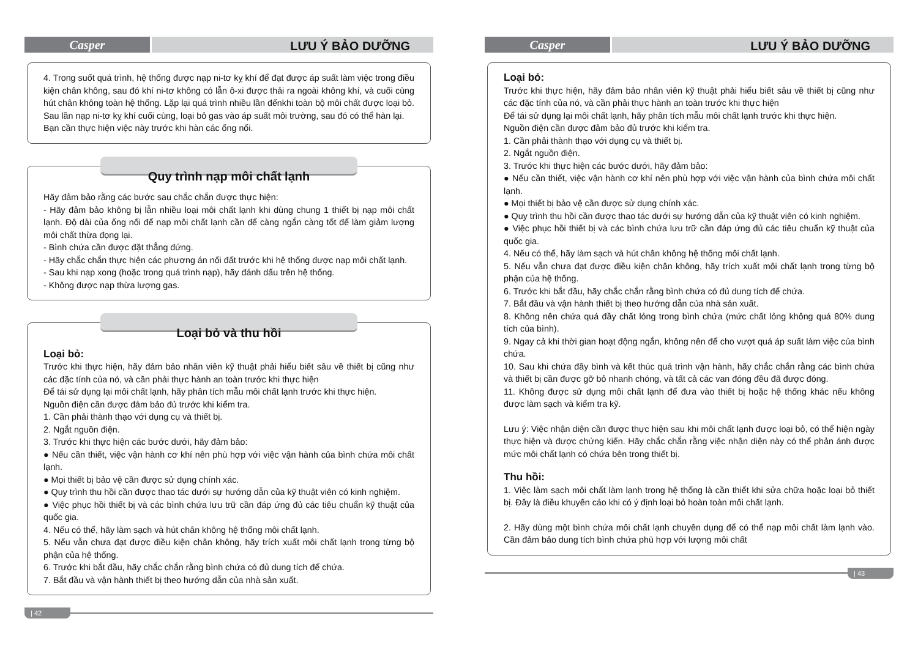Casper
LƯU Ý BẢO DƯỠNG
4. Trong suốt quá trình, hệ thống được nạp ni-tơ kỵ khí để đạt được áp suất làm việc trong điều kiện chân không, sau đó khí ni-tơ không có lẫn ô-xi được thải ra ngoài không khí, và cuối cùng hút chân không toàn hệ thống. Lặp lại quá trình nhiều lần đếnkhi toàn bộ môi chất được loại bỏ. Sau lần nạp ni-tơ kỵ khí cuối cùng, loại bỏ gas vào áp suất môi trường, sau đó có thể hàn lại.
Bạn cần thực hiện việc này trước khi hàn các ống nối.
Quy trình nạp môi chất lạnh
Hãy đảm bảo rằng các bước sau chắc chắn được thực hiện:
- Hãy đảm bảo không bị lẫn nhiều loại môi chất lạnh khi dùng chung 1 thiết bị nạp môi chất lạnh. Độ dài của ống nối để nạp môi chất lạnh cần để càng ngắn càng tốt để làm giảm lượng môi chất thừa đọng lại.
- Bình chứa cần được đặt thẳng đứng.
- Hãy chắc chắn thực hiện các phương án nối đất trước khi hệ thống được nạp môi chất lạnh.
- Sau khi nạp xong (hoặc trong quá trình nạp), hãy đánh dấu trên hệ thống.
- Không được nạp thừa lượng gas.
Loại bỏ và thu hồi
Loại bỏ:
Trước khi thực hiện, hãy đảm bảo nhân viên kỹ thuật phải hiểu biết sâu về thiết bị cũng như các đặc tính của nó, và cần phải thực hành an toàn trước khi thực hiện
Để tái sử dụng lại môi chất lạnh, hãy phân tích mẫu môi chất lạnh trước khi thực hiện.
Nguồn điện cần được đảm bảo đủ trước khi kiểm tra.
1. Cần phải thành thạo với dụng cụ và thiết bị.
2. Ngắt nguồn điện.
3. Trước khi thực hiện các bước dưới, hãy đảm bảo:
● Nếu cần thiết, việc vận hành cơ khí nên phù hợp với việc vận hành của bình chứa môi chất lạnh.
● Mọi thiết bị bảo vệ cần được sử dụng chính xác.
● Quy trình thu hồi cần được thao tác dưới sự hướng dẫn của kỹ thuật viên có kinh nghiệm.
● Việc phục hồi thiết bị và các bình chứa lưu trữ cần đáp ứng đủ các tiêu chuẩn kỹ thuật của quốc gia.
4. Nếu có thể, hãy làm sạch và hút chân không hệ thống môi chất lạnh.
5. Nếu vẫn chưa đạt được điều kiện chân không, hãy trích xuất môi chất lạnh trong từng bộ phận của hệ thống.
6. Trước khi bắt đầu, hãy chắc chắn rằng bình chứa có đủ dung tích để chứa.
7. Bắt đầu và vận hành thiết bị theo hướng dẫn của nhà sản xuất.
| 42
Casper
LƯU Ý BẢO DƯỠNG
Loại bỏ:
Trước khi thực hiện, hãy đảm bảo nhân viên kỹ thuật phải hiểu biết sâu về thiết bị cũng như các đặc tính của nó, và cần phải thực hành an toàn trước khi thực hiện
Để tái sử dụng lại môi chất lạnh, hãy phân tích mẫu môi chất lạnh trước khi thực hiện.
Nguồn điện cần được đảm bảo đủ trước khi kiểm tra.
1. Cần phải thành thạo với dụng cụ và thiết bị.
2. Ngắt nguồn điện.
3. Trước khi thực hiện các bước dưới, hãy đảm bảo:
● Nếu cần thiết, việc vận hành cơ khí nên phù hợp với việc vận hành của bình chứa môi chất lạnh.
● Mọi thiết bị bảo vệ cần được sử dụng chính xác.
● Quy trình thu hồi cần được thao tác dưới sự hướng dẫn của kỹ thuật viên có kinh nghiệm.
● Việc phục hồi thiết bị và các bình chứa lưu trữ cần đáp ứng đủ các tiêu chuẩn kỹ thuật của quốc gia.
4. Nếu có thể, hãy làm sạch và hút chân không hệ thống môi chất lạnh.
5. Nếu vẫn chưa đạt được điều kiện chân không, hãy trích xuất môi chất lạnh trong từng bộ phận của hệ thống.
6. Trước khi bắt đầu, hãy chắc chắn rằng bình chứa có đủ dung tích để chứa.
7. Bắt đầu và vận hành thiết bị theo hướng dẫn của nhà sản xuất.
8. Không nên chứa quá đầy chất lỏng trong bình chứa (mức chất lỏng không quá 80% dung tích của bình).
9. Ngay cả khi thời gian hoạt động ngắn, không nên để cho vượt quá áp suất làm việc của bình chứa.
10. Sau khi chứa đầy bình và kết thúc quá trình vận hành, hãy chắc chắn rằng các bình chứa và thiết bị cần được gỡ bỏ nhanh chóng, và tất cả các van đóng đều đã được đóng.
11. Không được sử dụng môi chất lạnh để đưa vào thiết bị hoặc hệ thống khác nếu không được làm sạch và kiểm tra kỹ.
Lưu ý: Việc nhận diện cần được thực hiện sau khi môi chất lạnh được loại bỏ, có thể hiện ngày thực hiện và được chứng kiến. Hãy chắc chắn rằng việc nhận diện này có thể phản ánh được mức môi chất lạnh có chứa bên trong thiết bị.
Thu hồi:
1. Việc làm sạch môi chất làm lạnh trong hệ thống là cần thiết khi sửa chữa hoặc loại bỏ thiết bị. Đây là điều khuyến cáo khi có ý định loại bỏ hoàn toàn môi chất lạnh.
2. Hãy dùng một bình chứa môi chất lạnh chuyên dụng để có thể nạp môi chất làm lạnh vào. Cần đảm bảo dung tích bình chứa phù hợp với lượng môi chất
| 43